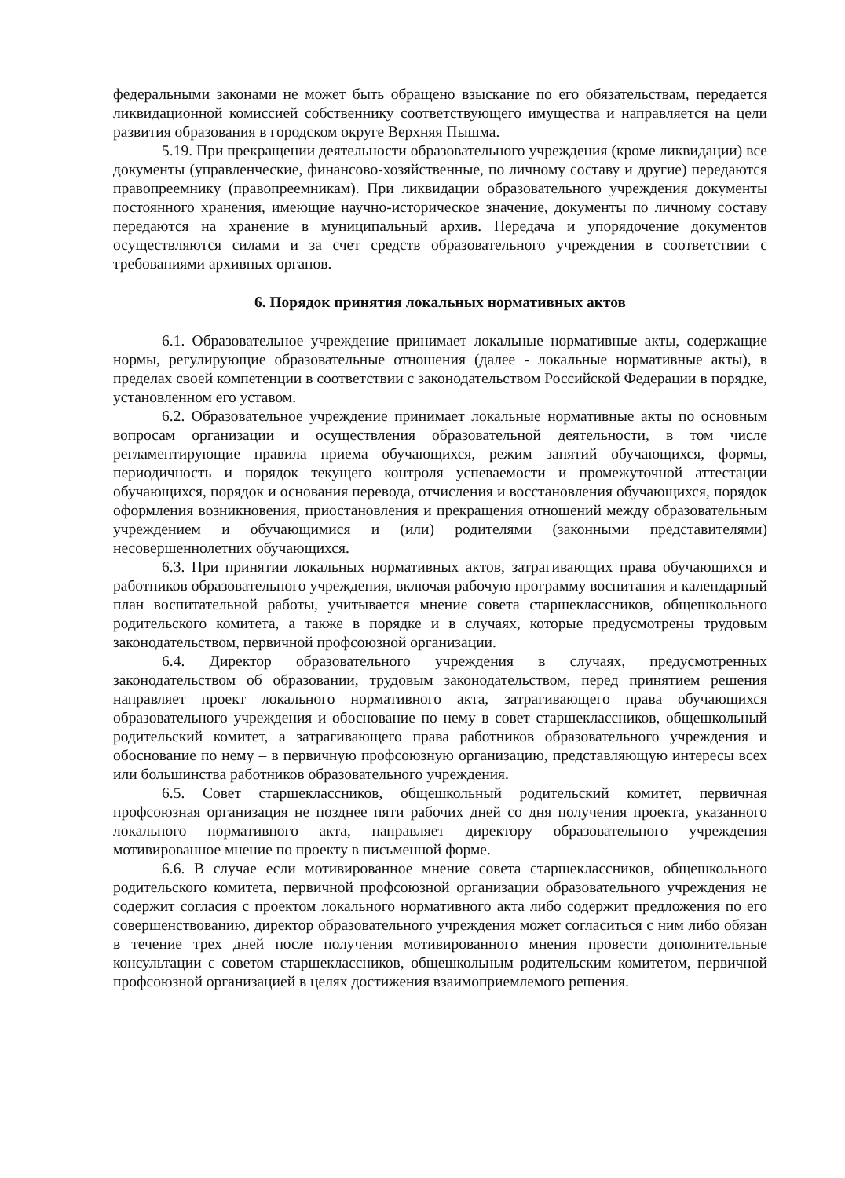федеральными законами не может быть обращено взыскание по его обязательствам, передается ликвидационной комиссией собственнику соответствующего имущества и направляется на цели развития образования в городском округе Верхняя Пышма.
5.19. При прекращении деятельности образовательного учреждения (кроме ликвидации) все документы (управленческие, финансово-хозяйственные, по личному составу и другие) передаются правопреемнику (правопреемникам). При ликвидации образовательного учреждения документы постоянного хранения, имеющие научно-историческое значение, документы по личному составу передаются на хранение в муниципальный архив. Передача и упорядочение документов осуществляются силами и за счет средств образовательного учреждения в соответствии с требованиями архивных органов.
6. Порядок принятия локальных нормативных актов
6.1. Образовательное учреждение принимает локальные нормативные акты, содержащие нормы, регулирующие образовательные отношения (далее - локальные нормативные акты), в пределах своей компетенции в соответствии с законодательством Российской Федерации в порядке, установленном его уставом.
6.2. Образовательное учреждение принимает локальные нормативные акты по основным вопросам организации и осуществления образовательной деятельности, в том числе регламентирующие правила приема обучающихся, режим занятий обучающихся, формы, периодичность и порядок текущего контроля успеваемости и промежуточной аттестации обучающихся, порядок и основания перевода, отчисления и восстановления обучающихся, порядок оформления возникновения, приостановления и прекращения отношений между образовательным учреждением и обучающимися и (или) родителями (законными представителями) несовершеннолетних обучающихся.
6.3. При принятии локальных нормативных актов, затрагивающих права обучающихся и работников образовательного учреждения, включая рабочую программу воспитания и календарный план воспитательной работы, учитывается мнение совета старшеклассников, общешкольного родительского комитета, а также в порядке и в случаях, которые предусмотрены трудовым законодательством, первичной профсоюзной организации.
6.4. Директор образовательного учреждения в случаях, предусмотренных законодательством об образовании, трудовым законодательством, перед принятием решения направляет проект локального нормативного акта, затрагивающего права обучающихся образовательного учреждения и обоснование по нему в совет старшеклассников, общешкольный родительский комитет, а затрагивающего права работников образовательного учреждения и обоснование по нему – в первичную профсоюзную организацию, представляющую интересы всех или большинства работников образовательного учреждения.
6.5. Совет старшеклассников, общешкольный родительский комитет, первичная профсоюзная организация не позднее пяти рабочих дней со дня получения проекта, указанного локального нормативного акта, направляет директору образовательного учреждения мотивированное мнение по проекту в письменной форме.
6.6. В случае если мотивированное мнение совета старшеклассников, общешкольного родительского комитета, первичной профсоюзной организации образовательного учреждения не содержит согласия с проектом локального нормативного акта либо содержит предложения по его совершенствованию, директор образовательного учреждения может согласиться с ним либо обязан в течение трех дней после получения мотивированного мнения провести дополнительные консультации с советом старшеклассников, общешкольным родительским комитетом, первичной профсоюзной организацией в целях достижения взаимоприемлемого решения.